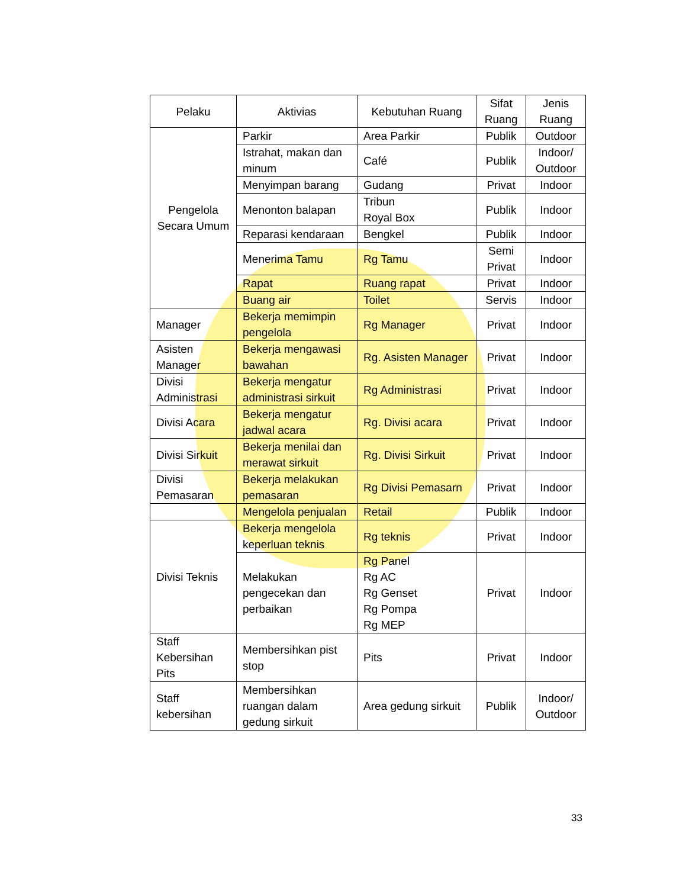| Pelaku | Aktivias | Kebutuhan Ruang | Sifat Ruang | Jenis Ruang |
| --- | --- | --- | --- | --- |
| Pengelola Secara Umum | Parkir | Area Parkir | Publik | Outdoor |
| | Istrahat, makan dan minum | Café | Publik | Indoor/ Outdoor |
| | Menyimpan barang | Gudang | Privat | Indoor |
| | Menonton balapan | Tribun Royal Box | Publik | Indoor |
| | Reparasi kendaraan | Bengkel | Publik | Indoor |
| | Menerima Tamu | Rg Tamu | Semi Privat | Indoor |
| | Rapat | Ruang rapat | Privat | Indoor |
| | Buang air | Toilet | Servis | Indoor |
| Manager | Bekerja memimpin pengelola | Rg Manager | Privat | Indoor |
| Asisten Manager | Bekerja mengawasi bawahan | Rg. Asisten Manager | Privat | Indoor |
| Divisi Administrasi | Bekerja mengatur administrasi sirkuit | Rg Administrasi | Privat | Indoor |
| Divisi Acara | Bekerja mengatur jadwal acara | Rg. Divisi acara | Privat | Indoor |
| Divisi Sirkuit | Bekerja menilai dan merawat sirkuit | Rg. Divisi Sirkuit | Privat | Indoor |
| Divisi Pemasaran | Bekerja melakukan pemasaran | Rg Divisi Pemasarn | Privat | Indoor |
| | Mengelola penjualan | Retail | Publik | Indoor |
| Divisi Teknis | Bekerja mengelola keperluan teknis | Rg teknis | Privat | Indoor |
| | Melakukan pengecekan dan perbaikan | Rg Panel Rg AC Rg Genset Rg Pompa Rg MEP | Privat | Indoor |
| Staff Kebersihan Pits | Membersihkan pist stop | Pits | Privat | Indoor |
| Staff kebersihan | Membersihkan ruangan dalam gedung sirkuit | Area gedung sirkuit | Publik | Indoor/ Outdoor |
33